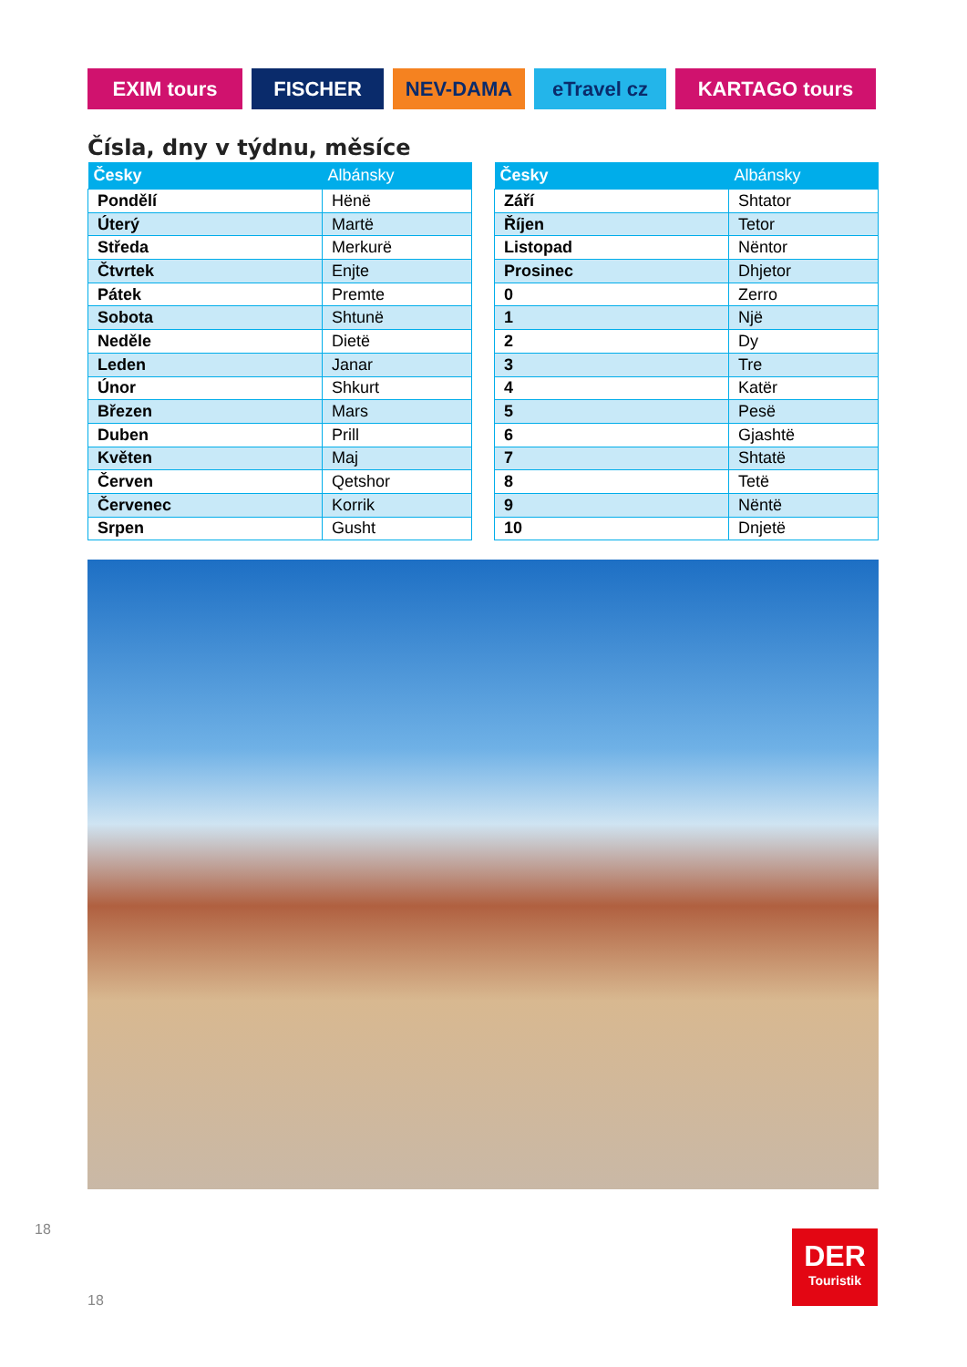EXIM tours FISCHER NEV-DAMA eTravel cz KARTAGO tours
Čísla, dny v týdnu, měsíce
| Česky | Albánsky |
| --- | --- |
| Pondělí | Hënë |
| Úterý | Martë |
| Středa | Merkurë |
| Čtvrtek | Enjte |
| Pátek | Premte |
| Sobota | Shtunë |
| Neděle | Dietë |
| Leden | Janar |
| Únor | Shkurt |
| Březen | Mars |
| Duben | Prill |
| Květen | Maj |
| Červen | Qetshor |
| Červenec | Korrik |
| Srpen | Gusht |
| Česky | Albánsky |
| --- | --- |
| Září | Shtator |
| Říjen | Tetor |
| Listopad | Nëntor |
| Prosinec | Dhjetor |
| 0 | Zerro |
| 1 | Një |
| 2 | Dy |
| 3 | Tre |
| 4 | Katër |
| 5 | Pesë |
| 6 | Gjashtë |
| 7 | Shtatë |
| 8 | Tetë |
| 9 | Nëntë |
| 10 | Dnjetë |
18
18
DER
Touristik